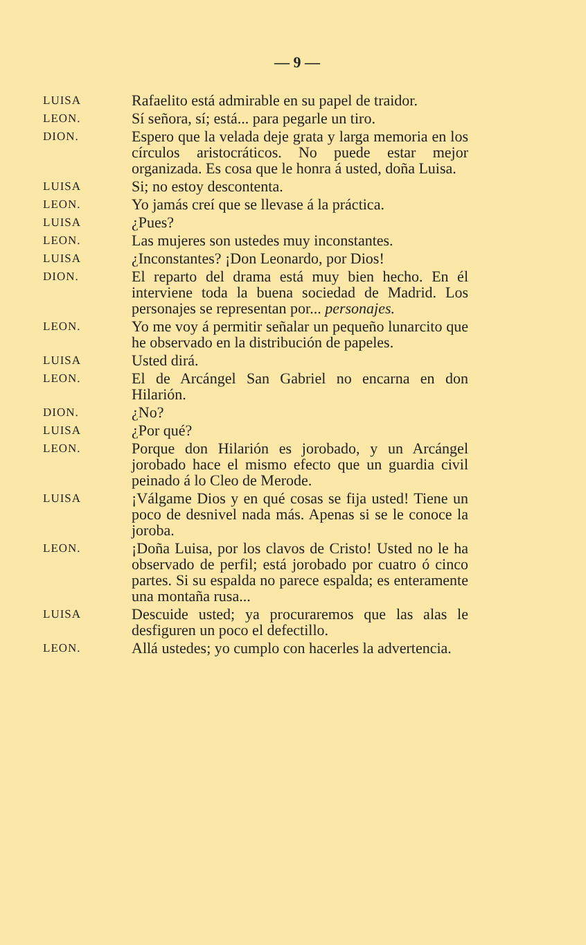— 9 —
LUISA
Rafaelito está admirable en su papel de traidor.
LEON.
Sí señora, sí; está... para pegarle un tiro.
DION.
Espero que la velada deje grata y larga memoria en los círculos aristocráticos. No puede estar mejor organizada. Es cosa que le honra á usted, doña Luisa.
LUISA
Si; no estoy descontenta.
LEON.
Yo jamás creí que se llevase á la práctica.
LUISA
¿Pues?
LEON.
Las mujeres son ustedes muy inconstantes.
LUISA
¿Inconstantes? ¡Don Leonardo, por Dios!
DION.
El reparto del drama está muy bien hecho. En él interviene toda la buena sociedad de Madrid. Los personajes se representan por... personajes.
LEON.
Yo me voy á permitir señalar un pequeño lunarcito que he observado en la distribución de papeles.
LUISA
Usted dirá.
LEON.
El de Arcángel San Gabriel no encarna en don Hilarión.
DION.
¿No?
LUISA
¿Por qué?
LEON.
Porque don Hilarión es jorobado, y un Arcángel jorobado hace el mismo efecto que un guardia civil peinado á lo Cleo de Merode.
LUISA
¡Válgame Dios y en qué cosas se fija usted! Tiene un poco de desnivel nada más. Apenas si se le conoce la joroba.
LEON.
¡Doña Luisa, por los clavos de Cristo! Usted no le ha observado de perfil; está jorobado por cuatro ó cinco partes. Si su espalda no parece espalda; es enteramente una montaña rusa...
LUISA
Descuide usted; ya procuraremos que las alas le desfiguren un poco el defectillo.
LEON.
Allá ustedes; yo cumplo con hacerles la advertencia.